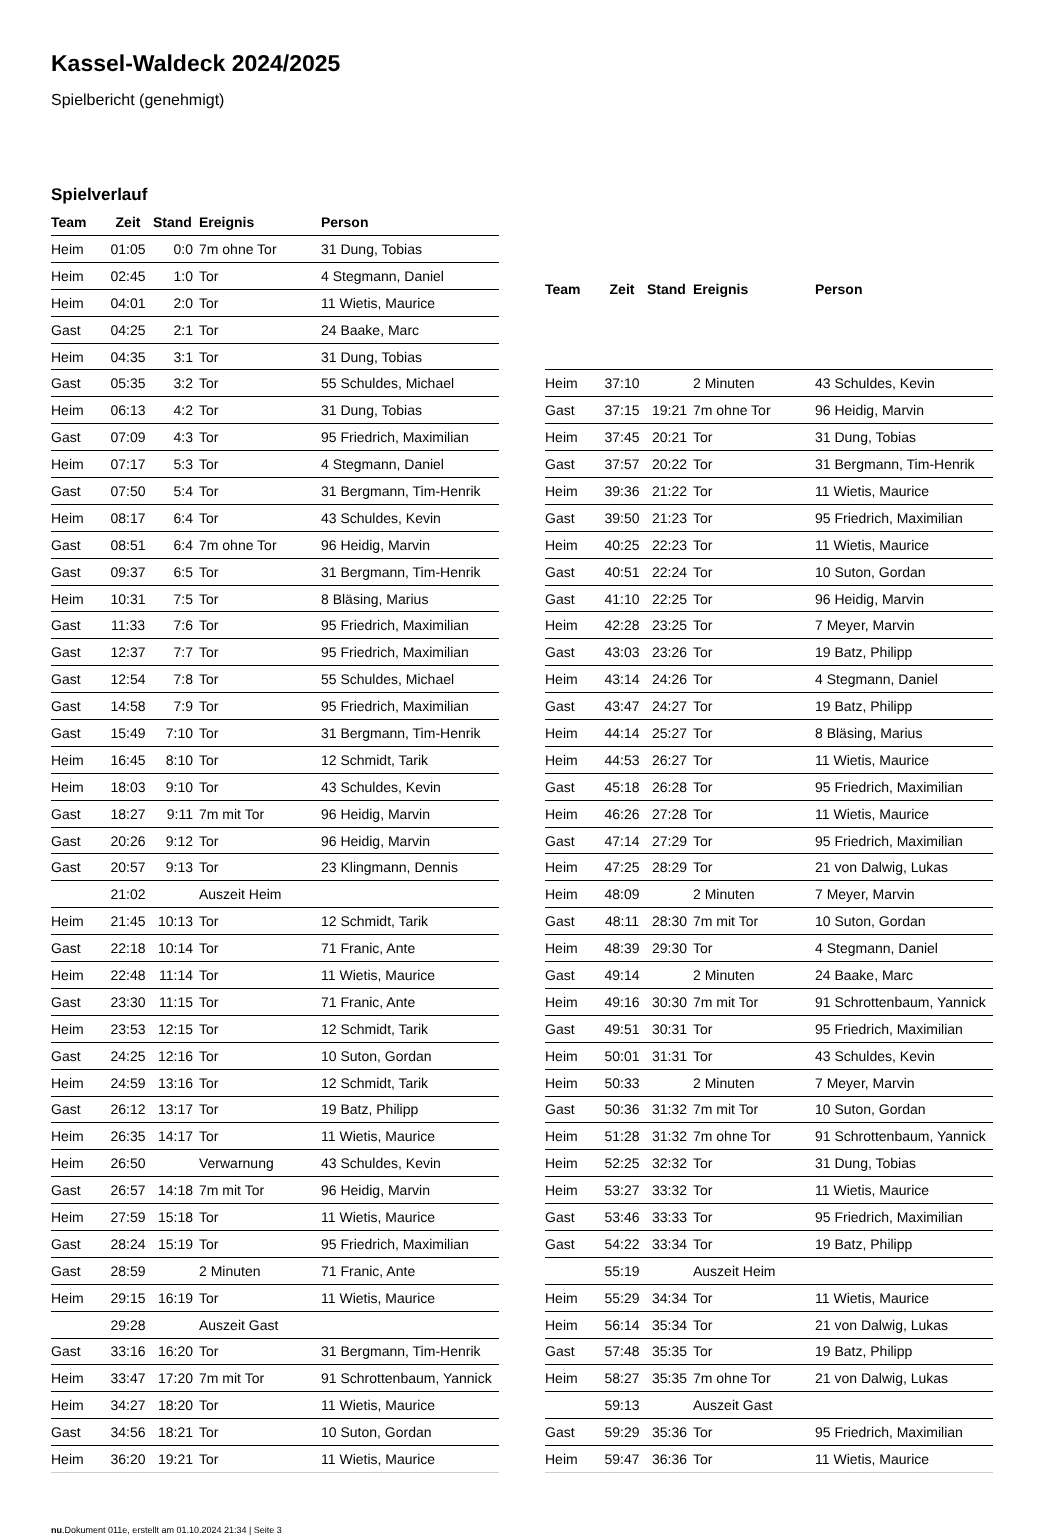Kassel-Waldeck 2024/2025
Spielbericht (genehmigt)
Spielverlauf
| Team | Zeit | Stand | Ereignis | Person |
| --- | --- | --- | --- | --- |
| Heim | 01:05 | 0:0 | 7m ohne Tor | 31 Dung, Tobias |
| Heim | 02:45 | 1:0 | Tor | 4 Stegmann, Daniel |
| Heim | 04:01 | 2:0 | Tor | 11 Wietis, Maurice |
| Gast | 04:25 | 2:1 | Tor | 24 Baake, Marc |
| Heim | 04:35 | 3:1 | Tor | 31 Dung, Tobias |
| Gast | 05:35 | 3:2 | Tor | 55 Schuldes, Michael |
| Heim | 06:13 | 4:2 | Tor | 31 Dung, Tobias |
| Gast | 07:09 | 4:3 | Tor | 95 Friedrich, Maximilian |
| Heim | 07:17 | 5:3 | Tor | 4 Stegmann, Daniel |
| Gast | 07:50 | 5:4 | Tor | 31 Bergmann, Tim-Henrik |
| Heim | 08:17 | 6:4 | Tor | 43 Schuldes, Kevin |
| Gast | 08:51 | 6:4 | 7m ohne Tor | 96 Heidig, Marvin |
| Gast | 09:37 | 6:5 | Tor | 31 Bergmann, Tim-Henrik |
| Heim | 10:31 | 7:5 | Tor | 8 Bläsing, Marius |
| Gast | 11:33 | 7:6 | Tor | 95 Friedrich, Maximilian |
| Gast | 12:37 | 7:7 | Tor | 95 Friedrich, Maximilian |
| Gast | 12:54 | 7:8 | Tor | 55 Schuldes, Michael |
| Gast | 14:58 | 7:9 | Tor | 95 Friedrich, Maximilian |
| Gast | 15:49 | 7:10 | Tor | 31 Bergmann, Tim-Henrik |
| Heim | 16:45 | 8:10 | Tor | 12 Schmidt, Tarik |
| Heim | 18:03 | 9:10 | Tor | 43 Schuldes, Kevin |
| Gast | 18:27 | 9:11 | 7m mit Tor | 96 Heidig, Marvin |
| Gast | 20:26 | 9:12 | Tor | 96 Heidig, Marvin |
| Gast | 20:57 | 9:13 | Tor | 23 Klingmann, Dennis |
| | 21:02 | | Auszeit Heim | |
| Heim | 21:45 | 10:13 | Tor | 12 Schmidt, Tarik |
| Gast | 22:18 | 10:14 | Tor | 71 Franic, Ante |
| Heim | 22:48 | 11:14 | Tor | 11 Wietis, Maurice |
| Gast | 23:30 | 11:15 | Tor | 71 Franic, Ante |
| Heim | 23:53 | 12:15 | Tor | 12 Schmidt, Tarik |
| Gast | 24:25 | 12:16 | Tor | 10 Suton, Gordan |
| Heim | 24:59 | 13:16 | Tor | 12 Schmidt, Tarik |
| Gast | 26:12 | 13:17 | Tor | 19 Batz, Philipp |
| Heim | 26:35 | 14:17 | Tor | 11 Wietis, Maurice |
| Heim | 26:50 | | Verwarnung | 43 Schuldes, Kevin |
| Gast | 26:57 | 14:18 | 7m mit Tor | 96 Heidig, Marvin |
| Heim | 27:59 | 15:18 | Tor | 11 Wietis, Maurice |
| Gast | 28:24 | 15:19 | Tor | 95 Friedrich, Maximilian |
| Gast | 28:59 | | 2 Minuten | 71 Franic, Ante |
| Heim | 29:15 | 16:19 | Tor | 11 Wietis, Maurice |
| | 29:28 | | Auszeit Gast | |
| Gast | 33:16 | 16:20 | Tor | 31 Bergmann, Tim-Henrik |
| Heim | 33:47 | 17:20 | 7m mit Tor | 91 Schrottenbaum, Yannick |
| Heim | 34:27 | 18:20 | Tor | 11 Wietis, Maurice |
| Gast | 34:56 | 18:21 | Tor | 10 Suton, Gordan |
| Heim | 36:20 | 19:21 | Tor | 11 Wietis, Maurice |
| Team | Zeit | Stand | Ereignis | Person |
| --- | --- | --- | --- | --- |
| Heim | 37:10 | | 2 Minuten | 43 Schuldes, Kevin |
| Gast | 37:15 | 19:21 | 7m ohne Tor | 96 Heidig, Marvin |
| Heim | 37:45 | 20:21 | Tor | 31 Dung, Tobias |
| Gast | 37:57 | 20:22 | Tor | 31 Bergmann, Tim-Henrik |
| Heim | 39:36 | 21:22 | Tor | 11 Wietis, Maurice |
| Gast | 39:50 | 21:23 | Tor | 95 Friedrich, Maximilian |
| Heim | 40:25 | 22:23 | Tor | 11 Wietis, Maurice |
| Gast | 40:51 | 22:24 | Tor | 10 Suton, Gordan |
| Gast | 41:10 | 22:25 | Tor | 96 Heidig, Marvin |
| Heim | 42:28 | 23:25 | Tor | 7 Meyer, Marvin |
| Gast | 43:03 | 23:26 | Tor | 19 Batz, Philipp |
| Heim | 43:14 | 24:26 | Tor | 4 Stegmann, Daniel |
| Gast | 43:47 | 24:27 | Tor | 19 Batz, Philipp |
| Heim | 44:14 | 25:27 | Tor | 8 Bläsing, Marius |
| Heim | 44:53 | 26:27 | Tor | 11 Wietis, Maurice |
| Gast | 45:18 | 26:28 | Tor | 95 Friedrich, Maximilian |
| Heim | 46:26 | 27:28 | Tor | 11 Wietis, Maurice |
| Gast | 47:14 | 27:29 | Tor | 95 Friedrich, Maximilian |
| Heim | 47:25 | 28:29 | Tor | 21 von Dalwig, Lukas |
| Heim | 48:09 | | 2 Minuten | 7 Meyer, Marvin |
| Gast | 48:11 | 28:30 | 7m mit Tor | 10 Suton, Gordan |
| Heim | 48:39 | 29:30 | Tor | 4 Stegmann, Daniel |
| Gast | 49:14 | | 2 Minuten | 24 Baake, Marc |
| Heim | 49:16 | 30:30 | 7m mit Tor | 91 Schrottenbaum, Yannick |
| Gast | 49:51 | 30:31 | Tor | 95 Friedrich, Maximilian |
| Heim | 50:01 | 31:31 | Tor | 43 Schuldes, Kevin |
| Heim | 50:33 | | 2 Minuten | 7 Meyer, Marvin |
| Gast | 50:36 | 31:32 | 7m mit Tor | 10 Suton, Gordan |
| Heim | 51:28 | 31:32 | 7m ohne Tor | 91 Schrottenbaum, Yannick |
| Heim | 52:25 | 32:32 | Tor | 31 Dung, Tobias |
| Heim | 53:27 | 33:32 | Tor | 11 Wietis, Maurice |
| Gast | 53:46 | 33:33 | Tor | 95 Friedrich, Maximilian |
| Gast | 54:22 | 33:34 | Tor | 19 Batz, Philipp |
| | 55:19 | | Auszeit Heim | |
| Heim | 55:29 | 34:34 | Tor | 11 Wietis, Maurice |
| Heim | 56:14 | 35:34 | Tor | 21 von Dalwig, Lukas |
| Gast | 57:48 | 35:35 | Tor | 19 Batz, Philipp |
| Heim | 58:27 | 35:35 | 7m ohne Tor | 21 von Dalwig, Lukas |
| | 59:13 | | Auszeit Gast | |
| Gast | 59:29 | 35:36 | Tor | 95 Friedrich, Maximilian |
| Heim | 59:47 | 36:36 | Tor | 11 Wietis, Maurice |
nu.Dokument 011e, erstellt am 01.10.2024 21:34 | Seite 3